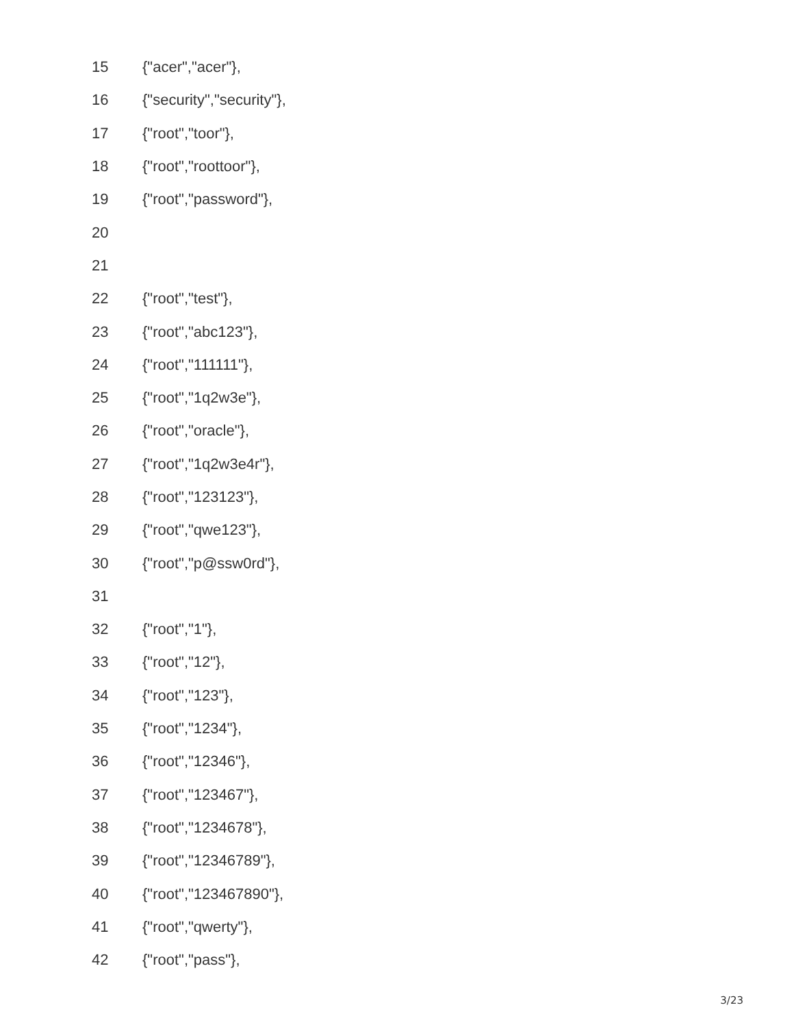15 {"acer","acer"},
16 {"security","security"},
17 {"root","toor"},
18 {"root","roottoor"},
19 {"root","password"},
20
21
22 {"root","test"},
23 {"root","abc123"},
24 {"root","111111"},
25 {"root","1q2w3e"},
26 {"root","oracle"},
27 {"root","1q2w3e4r"},
28 {"root","123123"},
29 {"root","qwe123"},
30 {"root","p@ssw0rd"},
31
32 {"root","1"},
33 {"root","12"},
34 {"root","123"},
35 {"root","1234"},
36 {"root","12346"},
37 {"root","123467"},
38 {"root","1234678"},
39 {"root","12346789"},
40 {"root","123467890"},
41 {"root","qwerty"},
42 {"root","pass"},
3/23